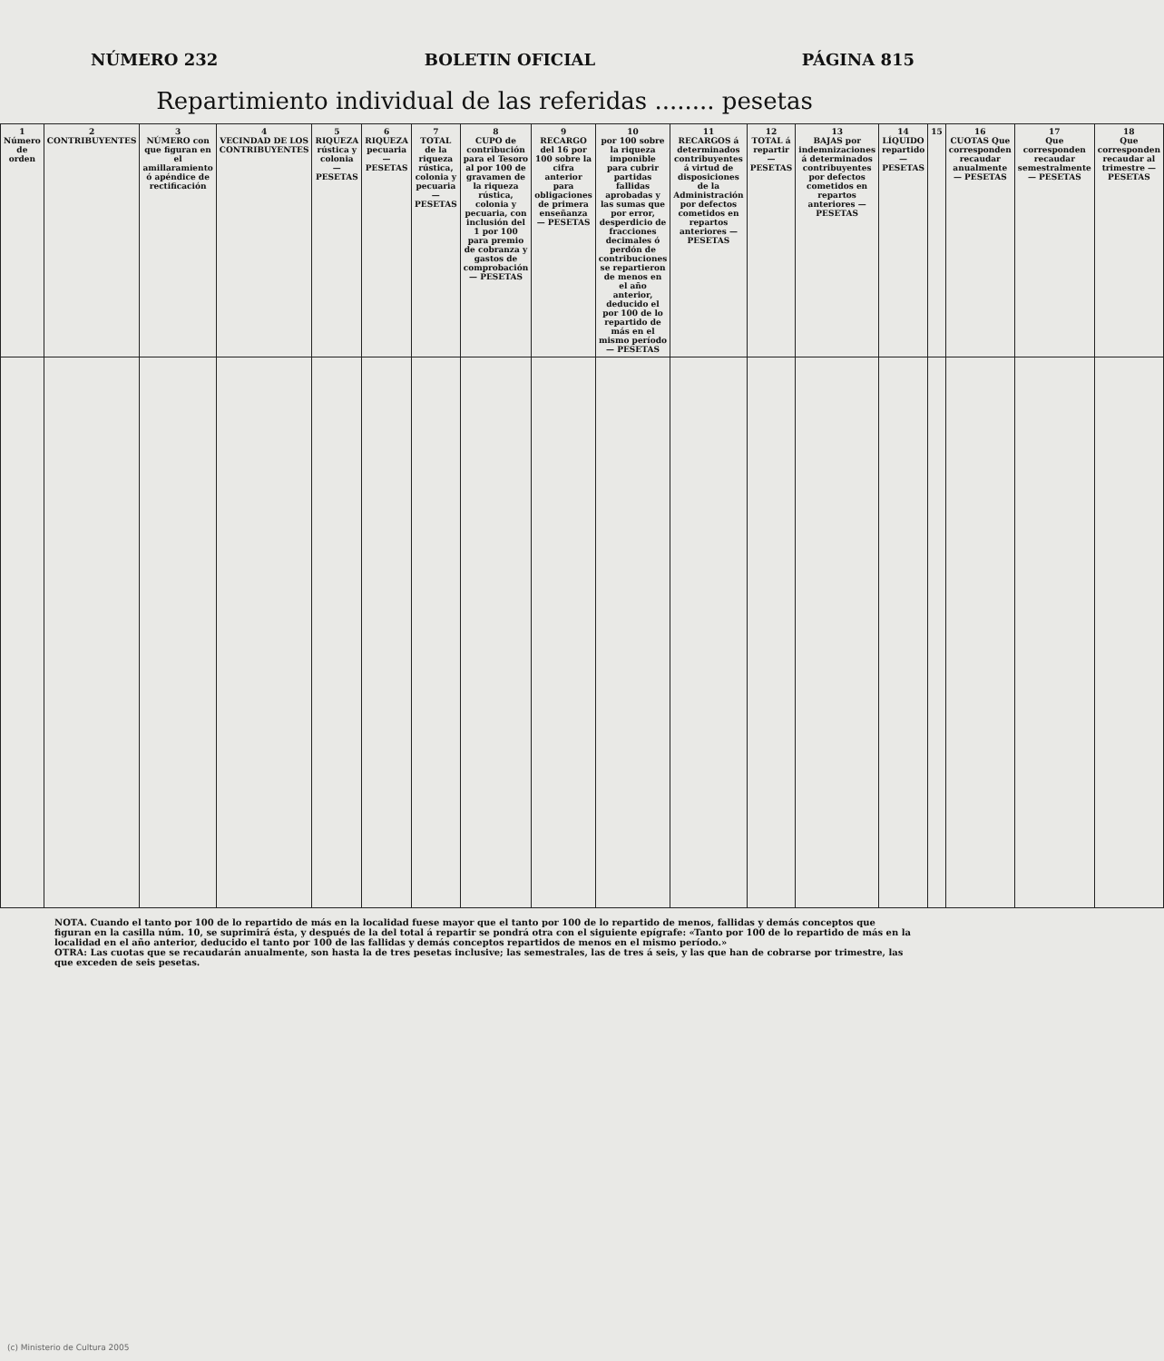NÚMERO 232 BOLETIN OFICIAL PÁGINA 815
Repartimiento individual de las referidas ........ pesetas
| 1 Número de orden | 2 CONTRIBUYENTES | 3 NÚMERO con que figuran en el amillaramiento ó apéndice de rectificación | 4 VECINDAD DE LOS CONTRIBUYENTES | 5 RIQUEZA rústica y colonia — PESETAS | 6 RIQUEZA pecuaria — PESETAS | 7 TOTAL de la riqueza rústica, colonia y pecuaria — PESETAS | 8 CUPO de contribución para el Tesoro al por 100 de gravamen de la riqueza rústica, colonia y pecuaria, con inclusión del 1 por 100 para premio de cobranza y gastos de comprobación — PESETAS | 9 RECARGO del 16 por 100 sobre la cifra anterior para obligaciones de primera enseñanza — PESETAS | 10 por 100 sobre la riqueza imponible para cubrir partidas fallidas aprobadas y las sumas que por error, desperdicio de fracciones decimales ó perdón de contribuciones se repartieron de menos en el año anterior, deducido el por 100 de lo repartido de más en el mismo período — PESETAS | 11 RECARGOS á determinados contribuyentes á virtud de disposiciones de la Administración por defectos cometidos en repartos anteriores — PESETAS | 12 TOTAL á repartir — PESETAS | 13 BAJAS por indemnizaciones á determinados contribuyentes por defectos cometidos en repartos anteriores — PESETAS | 14 LÍQUIDO repartido — PESETAS | 15 | 16 CUOTAS Que corresponden recaudar anualmente — PESETAS | 17 Que corresponden recaudar semestralmente — PESETAS | 18 Que corresponden recaudar al trimestre — PESETAS |
| --- | --- | --- | --- | --- | --- | --- | --- | --- | --- | --- | --- | --- | --- | --- | --- | --- | --- |
NOTA. Cuando el tanto por 100 de lo repartido de más en la localidad fuese mayor que el tanto por 100 de lo repartido de menos, fallidas y demás conceptos que figuran en la casilla núm. 10, se suprimirá ésta, y después de la del total á repartir se pondrá otra con el siguiente epígrafe: «Tanto por 100 de lo repartido de más en la localidad en el año anterior, deducido el tanto por 100 de las fallidas y demás conceptos repartidos de menos en el mismo período.»
OTRA: Las cuotas que se recaudarán anualmente, son hasta la de tres pesetas inclusive; las semestrales, las de tres á seis, y las que han de cobrarse por trimestre, las que exceden de seis pesetas.
(c) Ministerio de Cultura 2005